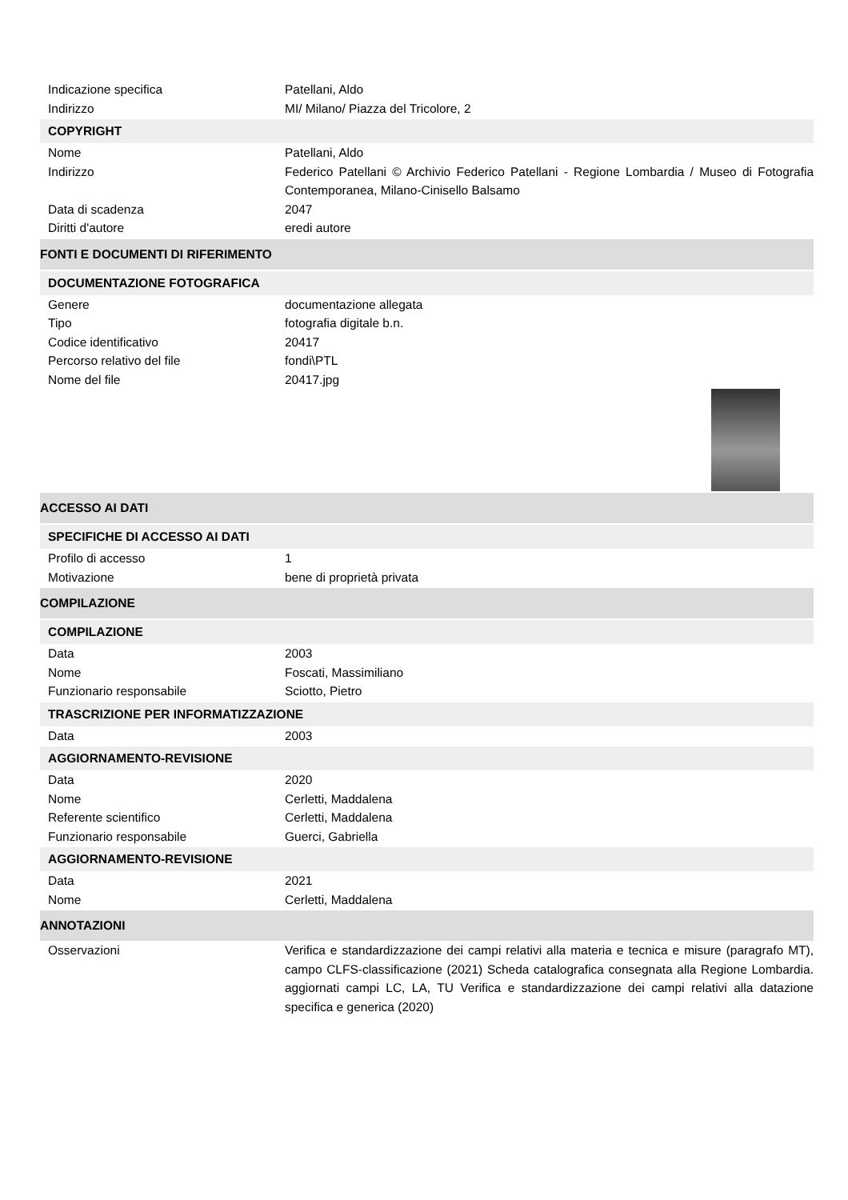Indicazione specifica Patellani, Aldo
Indirizzo MI/ Milano/ Piazza del Tricolore, 2
COPYRIGHT
Nome Patellani, Aldo
Indirizzo Federico Patellani © Archivio Federico Patellani - Regione Lombardia / Museo di Fotografia Contemporanea, Milano-Cinisello Balsamo
Data di scadenza 2047
Diritti d'autore eredi autore
FONTI E DOCUMENTI DI RIFERIMENTO
DOCUMENTAZIONE FOTOGRAFICA
Genere documentazione allegata
Tipo fotografia digitale b.n.
Codice identificativo 20417
Percorso relativo del file fondi\PTL
Nome del file 20417.jpg
ACCESSO AI DATI
SPECIFICHE DI ACCESSO AI DATI
Profilo di accesso 1
Motivazione bene di proprietà privata
COMPILAZIONE
COMPILAZIONE
Data 2003
Nome Foscati, Massimiliano
Funzionario responsabile Sciotto, Pietro
TRASCRIZIONE PER INFORMATIZZAZIONE
Data 2003
AGGIORNAMENTO-REVISIONE
Data 2020
Nome Cerletti, Maddalena
Referente scientifico Cerletti, Maddalena
Funzionario responsabile Guerci, Gabriella
AGGIORNAMENTO-REVISIONE
Data 2021
Nome Cerletti, Maddalena
ANNOTAZIONI
Osservazioni Verifica e standardizzazione dei campi relativi alla materia e tecnica e misure (paragrafo MT), campo CLFS-classificazione (2021) Scheda catalografica consegnata alla Regione Lombardia. aggiornati campi LC, LA, TU Verifica e standardizzazione dei campi relativi alla datazione specifica e generica (2020)